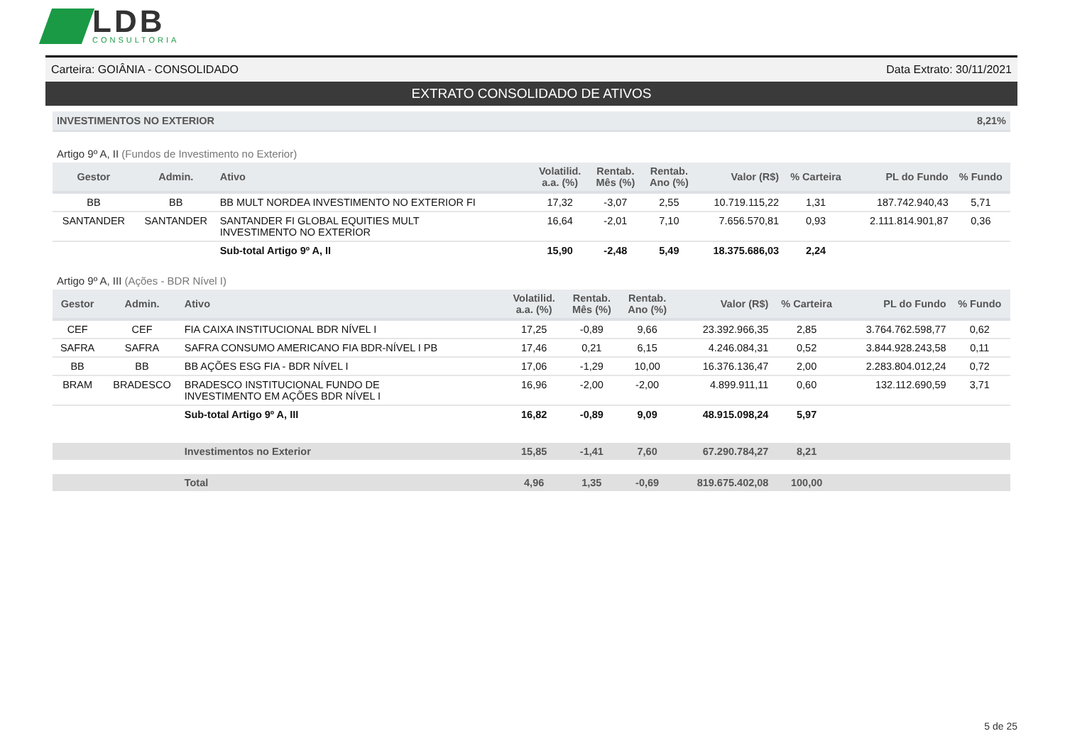LDB
CONSULTORIA
Carteira: GOIÂNIA - CONSOLIDADO Data Extrato: 30/11/2021
EXTRATO CONSOLIDADO DE ATIVOS
INVESTIMENTOS NO EXTERIOR 8,21%
Artigo 9º A, II (Fundos de Investimento no Exterior)
| Gestor | Admin. | Ativo | Volatilid. a.a. (%) | Rentab. Mês (%) | Rentab. Ano (%) | Valor (R$) | % Carteira | PL do Fundo | % Fundo |
| --- | --- | --- | --- | --- | --- | --- | --- | --- | --- |
| BB | BB | BB MULT NORDEA INVESTIMENTO NO EXTERIOR FI | 17,32 | -3,07 | 2,55 | 10.719.115,22 | 1,31 | 187.742.940,43 | 5,71 |
| SANTANDER | SANTANDER | SANTANDER FI GLOBAL EQUITIES MULT INVESTIMENTO NO EXTERIOR | 16,64 | -2,01 | 7,10 | 7.656.570,81 | 0,93 | 2.111.814.901,87 | 0,36 |
| | | Sub-total Artigo 9º A, II | 15,90 | -2,48 | 5,49 | 18.375.686,03 | 2,24 | | |
Artigo 9º A, III (Ações - BDR Nível I)
| Gestor | Admin. | Ativo | Volatilid. a.a. (%) | Rentab. Mês (%) | Rentab. Ano (%) | Valor (R$) | % Carteira | PL do Fundo | % Fundo |
| --- | --- | --- | --- | --- | --- | --- | --- | --- | --- |
| CEF | CEF | FIA CAIXA INSTITUCIONAL BDR NÍVEL I | 17,25 | -0,89 | 9,66 | 23.392.966,35 | 2,85 | 3.764.762.598,77 | 0,62 |
| SAFRA | SAFRA | SAFRA CONSUMO AMERICANO FIA BDR-NÍVEL I PB | 17,46 | 0,21 | 6,15 | 4.246.084,31 | 0,52 | 3.844.928.243,58 | 0,11 |
| BB | BB | BB AÇÕES ESG FIA - BDR NÍVEL I | 17,06 | -1,29 | 10,00 | 16.376.136,47 | 2,00 | 2.283.804.012,24 | 0,72 |
| BRAM | BRADESCO | BRADESCO INSTITUCIONAL FUNDO DE INVESTIMENTO EM AÇÕES BDR NÍVEL I | 16,96 | -2,00 | -2,00 | 4.899.911,11 | 0,60 | 132.112.690,59 | 3,71 |
| | | Sub-total Artigo 9º A, III | 16,82 | -0,89 | 9,09 | 48.915.098,24 | 5,97 | | |
| | | Investimentos no Exterior | 15,85 | -1,41 | 7,60 | 67.290.784,27 | 8,21 | | |
| | | Total | 4,96 | 1,35 | -0,69 | 819.675.402,08 | 100,00 | | |
5 de 25